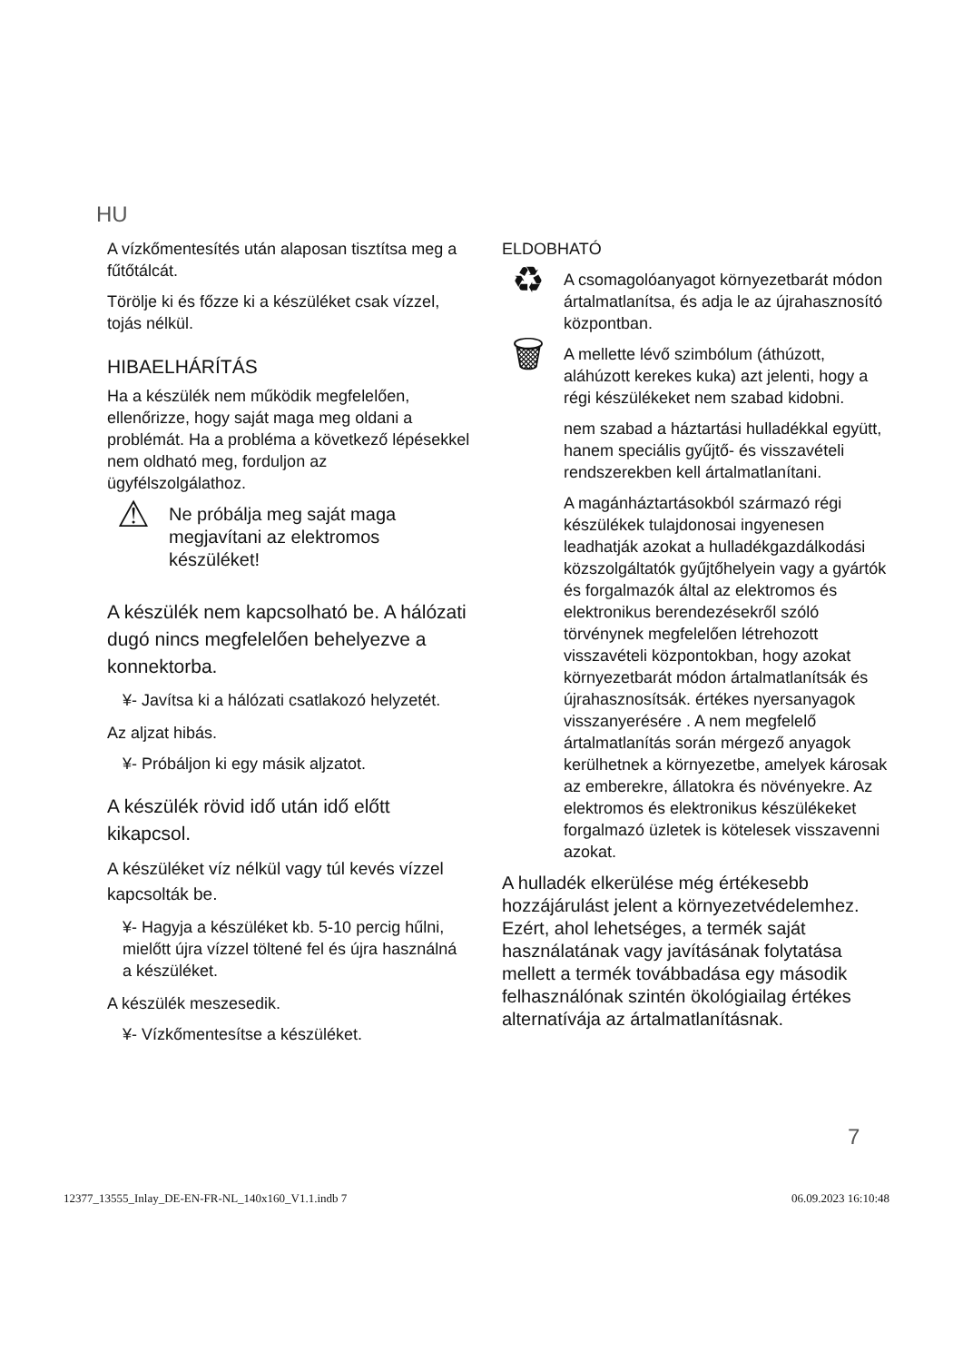HU
A vízkőmentesítés után alaposan tisztítsa meg a fűtőtálcát.
Törölje ki és főzze ki a készüléket csak vízzel, tojás nélkül.
HIBAELHÁRÍTÁS
Ha a készülék nem működik megfelelően, ellenőrizze, hogy saját maga meg oldani a problémát. Ha a probléma a következő lépésekkel nem oldható meg, forduljon az ügyfélszolgálathoz.
⚠
Ne próbálja meg saját maga megjavítani az elektromos készüléket!
A készülék nem kapcsolható be. A hálózati dugó nincs megfelelően behelyezve a konnektorba.
¥- Javítsa ki a hálózati csatlakozó helyzetét.
Az aljzat hibás.
¥- Próbáljon ki egy másik aljzatot.
A készülék rövid idő után idő előtt kikapcsol.
A készüléket víz nélkül vagy túl kevés vízzel kapcsolták be.
¥- Hagyja a készüléket kb. 5-10 percig hűlni, mielőtt újra vízzel töltené fel és újra használná a készüléket.
A készülék meszesedik.
¥- Vízkőmentesítse a készüléket.
ELDOBHATÓ
♻
A csomagolóanyagot környezetbarát módon ártalmatlanítsa, és adja le az újrahasznosító központban.
🗑
A mellette lévő szimbólum (áthúzott, aláhúzott kerekes kuka) azt jelenti, hogy a régi készülékeket nem szabad kidobni.
nem szabad a háztartási hulladékkal együtt, hanem speciális gyűjtő- és visszavételi rendszerekben kell ártalmatlanítani.
A magánháztartásokból származó régi készülékek tulajdonosai ingyenesen leadhatják azokat a hulladékgazdálkodási közszolgáltatók gyűjtőhelyein vagy a gyártók és forgalmazók által az elektromos és elektronikus berendezésekről szóló törvénynek megfelelően létrehozott visszavételi központokban, hogy azokat környezetbarát módon ártalmatlanítsák és újrahasznosítsák. értékes nyersanyagok visszanyerésére . A nem megfelelő ártalmatlanítás során mérgező anyagok kerülhetnek a környezetbe, amelyek károsak az emberekre, állatokra és növényekre. Az elektromos és elektronikus készülékeket forgalmazó üzletek is kötelesek visszavenni azokat.
A hulladék elkerülése még értékesebb hozzájárulást jelent a környezetvédelemhez. Ezért, ahol lehetséges, a termék saját használatának vagy javításának folytatása mellett a termék továbbadása egy második felhasználónak szintén ökológiailag értékes alternatívája az ártalmatlanításnak.
7
12377_13555_Inlay_DE-EN-FR-NL_140x160_V1.1.indb 7 06.09.2023 16:10:48